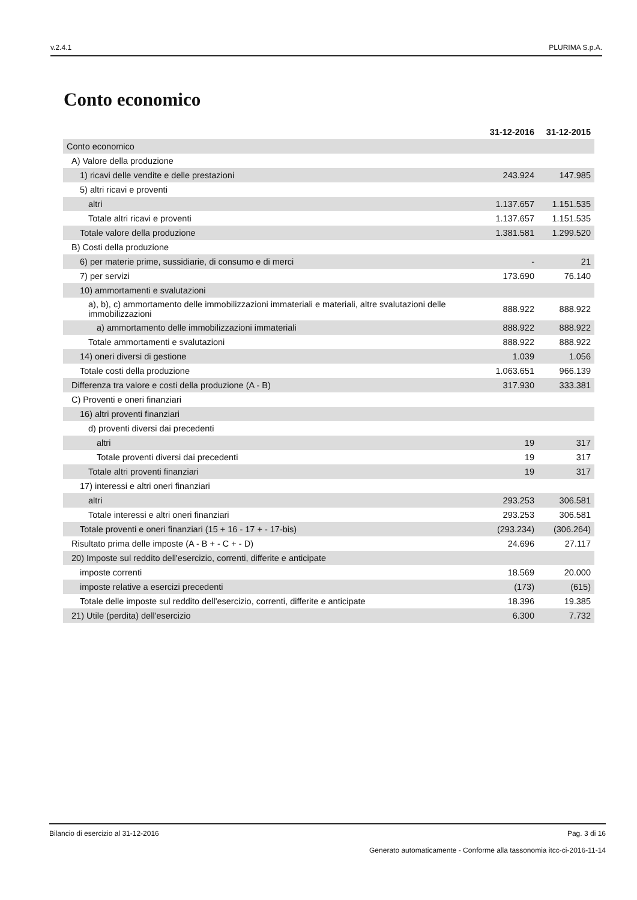v.2.4.1 PLURIMA S.p.A.
Conto economico
| | 31-12-2016 | 31-12-2015 |
| Conto economico | | |
| A) Valore della produzione | | |
| 1) ricavi delle vendite e delle prestazioni | 243.924 | 147.985 |
| 5) altri ricavi e proventi | | |
| altri | 1.137.657 | 1.151.535 |
| Totale altri ricavi e proventi | 1.137.657 | 1.151.535 |
| Totale valore della produzione | 1.381.581 | 1.299.520 |
| B) Costi della produzione | | |
| 6) per materie prime, sussidiarie, di consumo e di merci | - | 21 |
| 7) per servizi | 173.690 | 76.140 |
| 10) ammortamenti e svalutazioni | | |
| a), b), c) ammortamento delle immobilizzazioni immateriali e materiali, altre svalutazioni delle immobilizzazioni | 888.922 | 888.922 |
| a) ammortamento delle immobilizzazioni immateriali | 888.922 | 888.922 |
| Totale ammortamenti e svalutazioni | 888.922 | 888.922 |
| 14) oneri diversi di gestione | 1.039 | 1.056 |
| Totale costi della produzione | 1.063.651 | 966.139 |
| Differenza tra valore e costi della produzione (A - B) | 317.930 | 333.381 |
| C) Proventi e oneri finanziari | | |
| 16) altri proventi finanziari | | |
| d) proventi diversi dai precedenti | | |
| altri | 19 | 317 |
| Totale proventi diversi dai precedenti | 19 | 317 |
| Totale altri proventi finanziari | 19 | 317 |
| 17) interessi e altri oneri finanziari | | |
| altri | 293.253 | 306.581 |
| Totale interessi e altri oneri finanziari | 293.253 | 306.581 |
| Totale proventi e oneri finanziari (15 + 16 - 17 + - 17-bis) | (293.234) | (306.264) |
| Risultato prima delle imposte (A - B + - C + - D) | 24.696 | 27.117 |
| 20) Imposte sul reddito dell'esercizio, correnti, differite e anticipate | | |
| imposte correnti | 18.569 | 20.000 |
| imposte relative a esercizi precedenti | (173) | (615) |
| Totale delle imposte sul reddito dell'esercizio, correnti, differite e anticipate | 18.396 | 19.385 |
| 21) Utile (perdita) dell'esercizio | 6.300 | 7.732 |
Bilancio di esercizio al 31-12-2016 Pag. 3 di 16
Generato automaticamente - Conforme alla tassonomia itcc-ci-2016-11-14